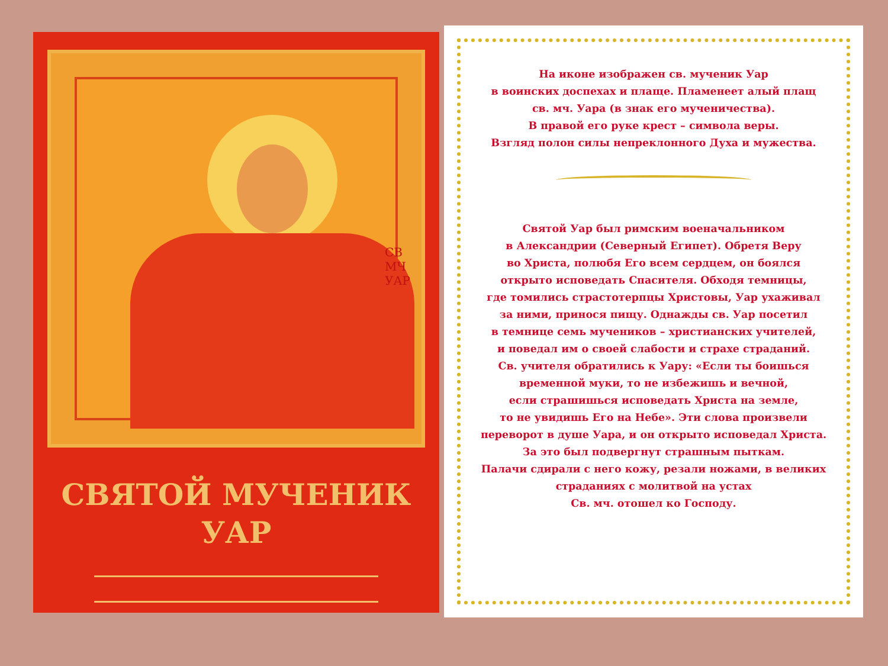СВ МЧ УАР
СВЯТОЙ МУЧЕНИК
УАР
На иконе изображен св. мученик Уар
в воинских доспехах и плаще. Пламенеет алый плащ
св. мч. Уара (в знак его мученичества).
В правой его руке крест – символа веры.
Взгляд полон силы непреклонного Духа и мужества.
Святой Уар был римским военачальником
в Александрии (Северный Египет). Обретя Веру
во Христа, полюбя Его всем сердцем, он боялся
открыто исповедать Спасителя. Обходя темницы,
где томились страстотерпцы Христовы, Уар ухаживал
за ними, принося пищу. Однажды св. Уар посетил
в темнице семь мучеников – христианских учителей,
и поведал им о своей слабости и страхе страданий.
Св. учителя обратились к Уару: «Если ты боишься
временной муки, то не избежишь и вечной,
если страшишься исповедать Христа на земле,
то не увидишь Его на Небе». Эти слова произвели
переворот в душе Уара, и он открыто исповедал Христа.
За это был подвергнут страшным пыткам.
Палачи сдирали с него кожу, резали ножами, в великих
страданиях с молитвой на устах
Св. мч. отошел ко Господу.